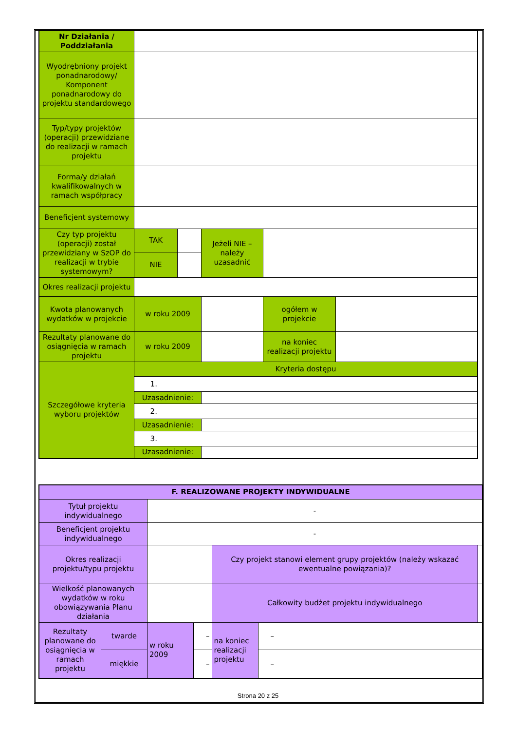| Nr Działania / Poddziałania | | | | | | |
| Wyodrębniony projekt ponadnarodowy/ Komponent ponadnarodowy do projektu standardowego | | | | | | |
| Typ/typy projektów (operacji) przewidziane do realizacji w ramach projektu | | | | | | |
| Forma/y działań kwalifikowalnych w ramach współpracy | | | | | | |
| Beneficjent systemowy | | | | | | |
| Czy typ projektu (operacji) został przewidziany w SzOP do realizacji w trybie systemowym? | TAK | | Jeżeli NIE – należy uzasadnić | | | |
| | NIE | | | | | |
| Okres realizacji projektu | | | | | | |
| Kwota planowanych wydatków w projekcie | w roku 2009 | | | | ogółem w projekcie | |
| Rezultaty planowane do osiągnięcia w ramach projektu | w roku 2009 | | | | na koniec realizacji projektu | |
| Szczegółowe kryteria wyboru projektów | Kryteria dostępu | | | | | |
| | 1. | | | | | |
| | Uzasadnienie: | | | | | |
| | 2. | | | | | |
| | Uzasadnienie: | | | | | |
| | 3. | | | | | |
| | Uzasadnienie: | | | | | |
| F. REALIZOWANE PROJEKTY INDYWIDUALNE | | | | | | |
| --- | --- | --- | --- | --- | --- | --- |
| Tytuł projektu indywidualnego | | - | | | | |
| Beneficjent projektu indywidualnego | | - | | | | |
| Okres realizacji projektu/typu projektu | | | | Czy projekt stanowi element grupy projektów (należy wskazać ewentualne powiązania)? | | |
| Wielkość planowanych wydatków w roku obowiązywania Planu działania | | | | Całkowity budżet projektu indywidualnego | | |
| Rezultaty planowane do osiągnięcia w ramach projektu | twarde | w roku 2009 | – | na koniec realizacji projektu | – | |
| | miękkie | | – | | – | |
Strona 20 z 25